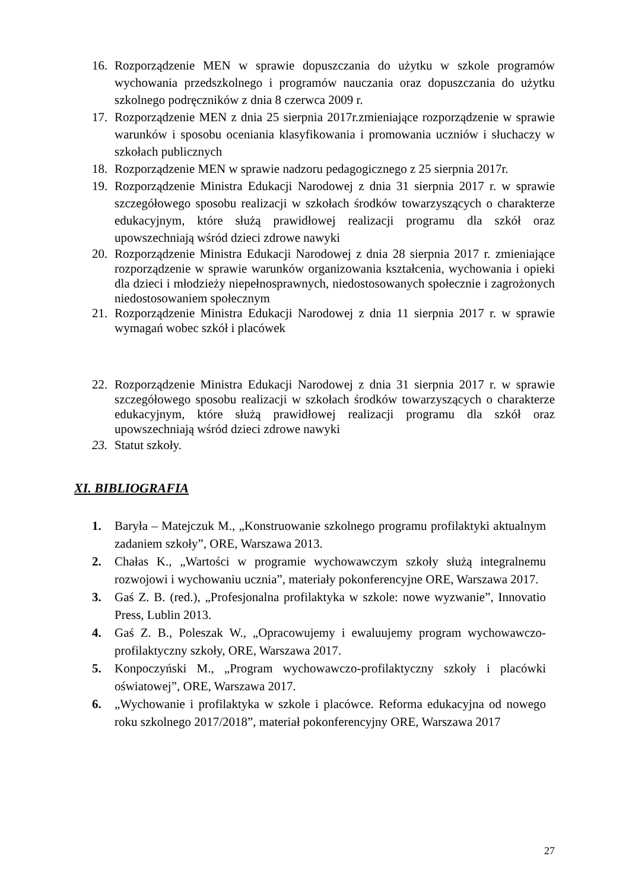16. Rozporządzenie MEN w sprawie dopuszczania do użytku w szkole programów wychowania przedszkolnego i programów nauczania oraz dopuszczania do użytku szkolnego podręczników z dnia 8 czerwca 2009 r.
17. Rozporządzenie MEN z dnia 25 sierpnia 2017r.zmieniające rozporządzenie w sprawie warunków i sposobu oceniania klasyfikowania i promowania uczniów i słuchaczy w szkołach publicznych
18. Rozporządzenie MEN w sprawie nadzoru pedagogicznego z 25 sierpnia 2017r.
19. Rozporządzenie Ministra Edukacji Narodowej z dnia 31 sierpnia 2017 r. w sprawie szczegółowego sposobu realizacji w szkołach środków towarzyszących o charakterze edukacyjnym, które służą prawidłowej realizacji programu dla szkół oraz upowszechniają wśród dzieci zdrowe nawyki
20. Rozporządzenie Ministra Edukacji Narodowej z dnia 28 sierpnia 2017 r. zmieniające rozporządzenie w sprawie warunków organizowania kształcenia, wychowania i opieki dla dzieci i młodzieży niepełnosprawnych, niedostosowanych społecznie i zagrożonych niedostosowaniem społecznym
21. Rozporządzenie Ministra Edukacji Narodowej z dnia 11 sierpnia 2017 r. w sprawie wymagań wobec szkół i placówek
22. Rozporządzenie Ministra Edukacji Narodowej z dnia 31 sierpnia 2017 r. w sprawie szczegółowego sposobu realizacji w szkołach środków towarzyszących o charakterze edukacyjnym, które służą prawidłowej realizacji programu dla szkół oraz upowszechniają wśród dzieci zdrowe nawyki
23. Statut szkoły.
XI. BIBLIOGRAFIA
1. Baryła – Matejczuk M., „Konstruowanie szkolnego programu profilaktyki aktualnym zadaniem szkoły”, ORE, Warszawa 2013.
2. Chałas K., „Wartości w programie wychowawczym szkoły służą integralnemu rozwojowi i wychowaniu ucznia”, materiały pokonferencyjne ORE, Warszawa 2017.
3. Gaś Z. B. (red.), „Profesjonalna profilaktyka w szkole: nowe wyzwanie”, Innovatio Press, Lublin 2013.
4. Gaś Z. B., Poleszak W., „Opracowujemy i ewaluujemy program wychowawczo-profilaktyczny szkoły, ORE, Warszawa 2017.
5. Konpoczyński M., „Program wychowawczo-profilaktyczny szkoły i placówki oświatowej”, ORE, Warszawa 2017.
6. „Wychowanie i profilaktyka w szkole i placówce. Reforma edukacyjna od nowego roku szkolnego 2017/2018”, materiał pokonferencyjny ORE, Warszawa 2017
27